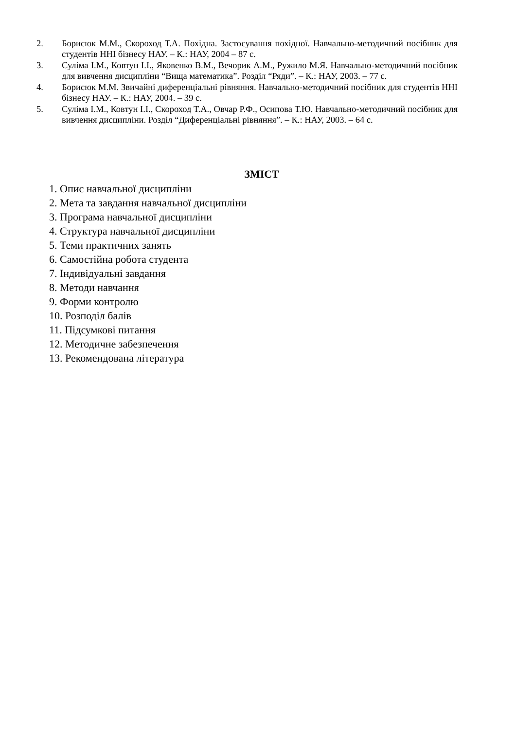2. Борисюк М.М., Скороход Т.А. Похідна. Застосування похідної. Навчально-методичний посібник для студентів ННІ бізнесу НАУ. – К.: НАУ, 2004 – 87 с.
3. Суліма І.М., Ковтун І.І., Яковенко В.М., Вечорик А.М., Ружило М.Я. Навчально-методичний посібник для вивчення дисципліни “Вища математика”. Розділ “Ряди”. – К.: НАУ, 2003. – 77 с.
4. Борисюк М.М. Звичайні диференціальні рівняння. Навчально-методичний посібник для студентів ННІ бізнесу НАУ. – К.: НАУ, 2004. – 39 с.
5. Суліма І.М., Ковтун І.І., Скороход Т.А., Овчар Р.Ф., Осипова Т.Ю. Навчально-методичний посібник для вивчення дисципліни. Розділ “Диференціальні рівняння”. – К.: НАУ, 2003. – 64 с.
ЗМІСТ
1. Опис навчальної дисципліни
2. Мета та завдання навчальної дисципліни
3. Програма навчальної дисципліни
4. Структура навчальної дисципліни
5. Теми практичних занять
6. Самостійна робота студента
7. Індивідуальні завдання
8. Методи навчання
9. Форми контролю
10. Розподіл балів
11. Підсумкові питання
12. Методичне забезпечення
13. Рекомендована література